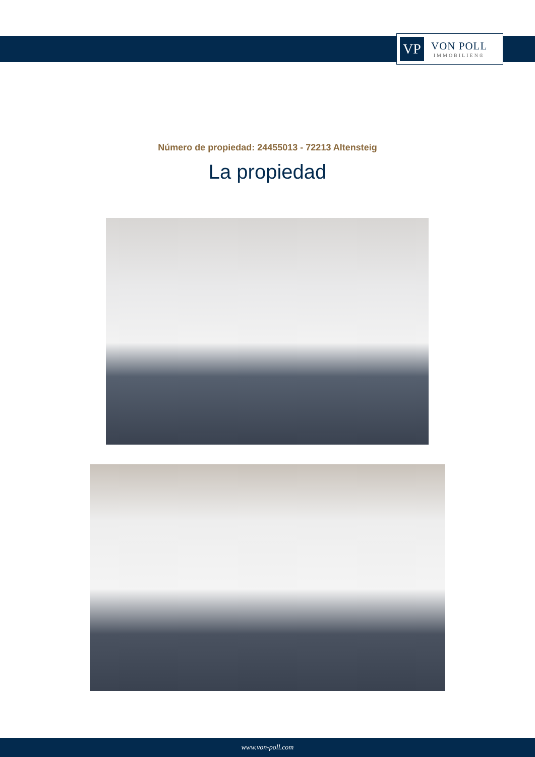VP
VON POLL
IMMOBILIEN®
Número de propiedad: 24455013 - 72213 Altensteig
La propiedad
www.von-poll.com